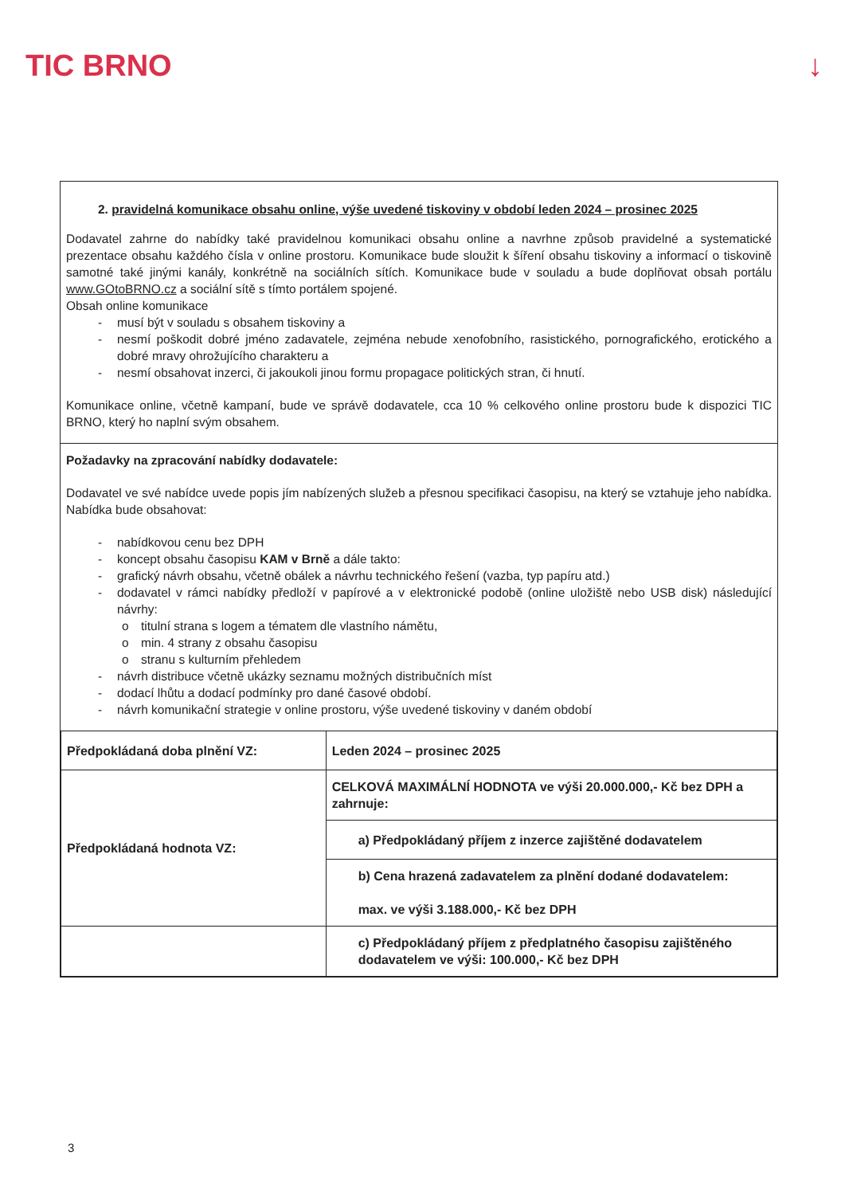TIC BRNO ↓
2. pravidelná komunikace obsahu online, výše uvedené tiskoviny v období leden 2024 – prosinec 2025
Dodavatel zahrne do nabídky také pravidelnou komunikaci obsahu online a navrhne způsob pravidelné a systematické prezentace obsahu každého čísla v online prostoru. Komunikace bude sloužit k šíření obsahu tiskoviny a informací o tiskovině samotné také jinými kanály, konkrétně na sociálních sítích. Komunikace bude v souladu a bude doplňovat obsah portálu www.GOtoBRNO.cz a sociální sítě s tímto portálem spojené.
Obsah online komunikace
- musí být v souladu s obsahem tiskoviny a
- nesmí poškodit dobré jméno zadavatele, zejména nebude xenofobního, rasistického, pornografického, erotického a dobré mravy ohrožujícího charakteru a
- nesmí obsahovat inzerci, či jakoukoli jinou formu propagace politických stran, či hnutí.
Komunikace online, včetně kampaní, bude ve správě dodavatele, cca 10 % celkového online prostoru bude k dispozici TIC BRNO, který ho naplní svým obsahem.
Požadavky na zpracování nabídky dodavatele:
Dodavatel ve své nabídce uvede popis jím nabízených služeb a přesnou specifikaci časopisu, na který se vztahuje jeho nabídka. Nabídka bude obsahovat:
- nabídkovou cenu bez DPH
- koncept obsahu časopisu KAM v Brně a dále takto:
- grafický návrh obsahu, včetně obálek a návrhu technického řešení (vazba, typ papíru atd.)
- dodavatel v rámci nabídky předloží v papírové a v elektronické podobě (online uložiště nebo USB disk) následující návrhy:
o titulní strana s logem a tématem dle vlastního námětu,
o min. 4 strany z obsahu časopisu
o stranu s kulturním přehledem
- návrh distribuce včetně ukázky seznamu možných distribučních míst
- dodací lhůtu a dodací podmínky pro dané časové období.
- návrh komunikační strategie v online prostoru, výše uvedené tiskoviny v daném období
| Předpokládaná doba plnění VZ: | Leden 2024 – prosinec 2025 |
| Předpokládaná hodnota VZ: | CELKOVÁ MAXIMÁLNÍ HODNOTA ve výši 20.000.000,- Kč bez DPH a zahrnuje: |
| | a) Předpokládaný příjem z inzerce zajištěné dodavatelem |
| | b) Cena hrazená zadavatelem za plnění dodané dodavatelem: max. ve výši 3.188.000,- Kč bez DPH |
| | c) Předpokládaný příjem z předplatného časopisu zajištěného dodavatelem ve výši: 100.000,- Kč bez DPH |
3